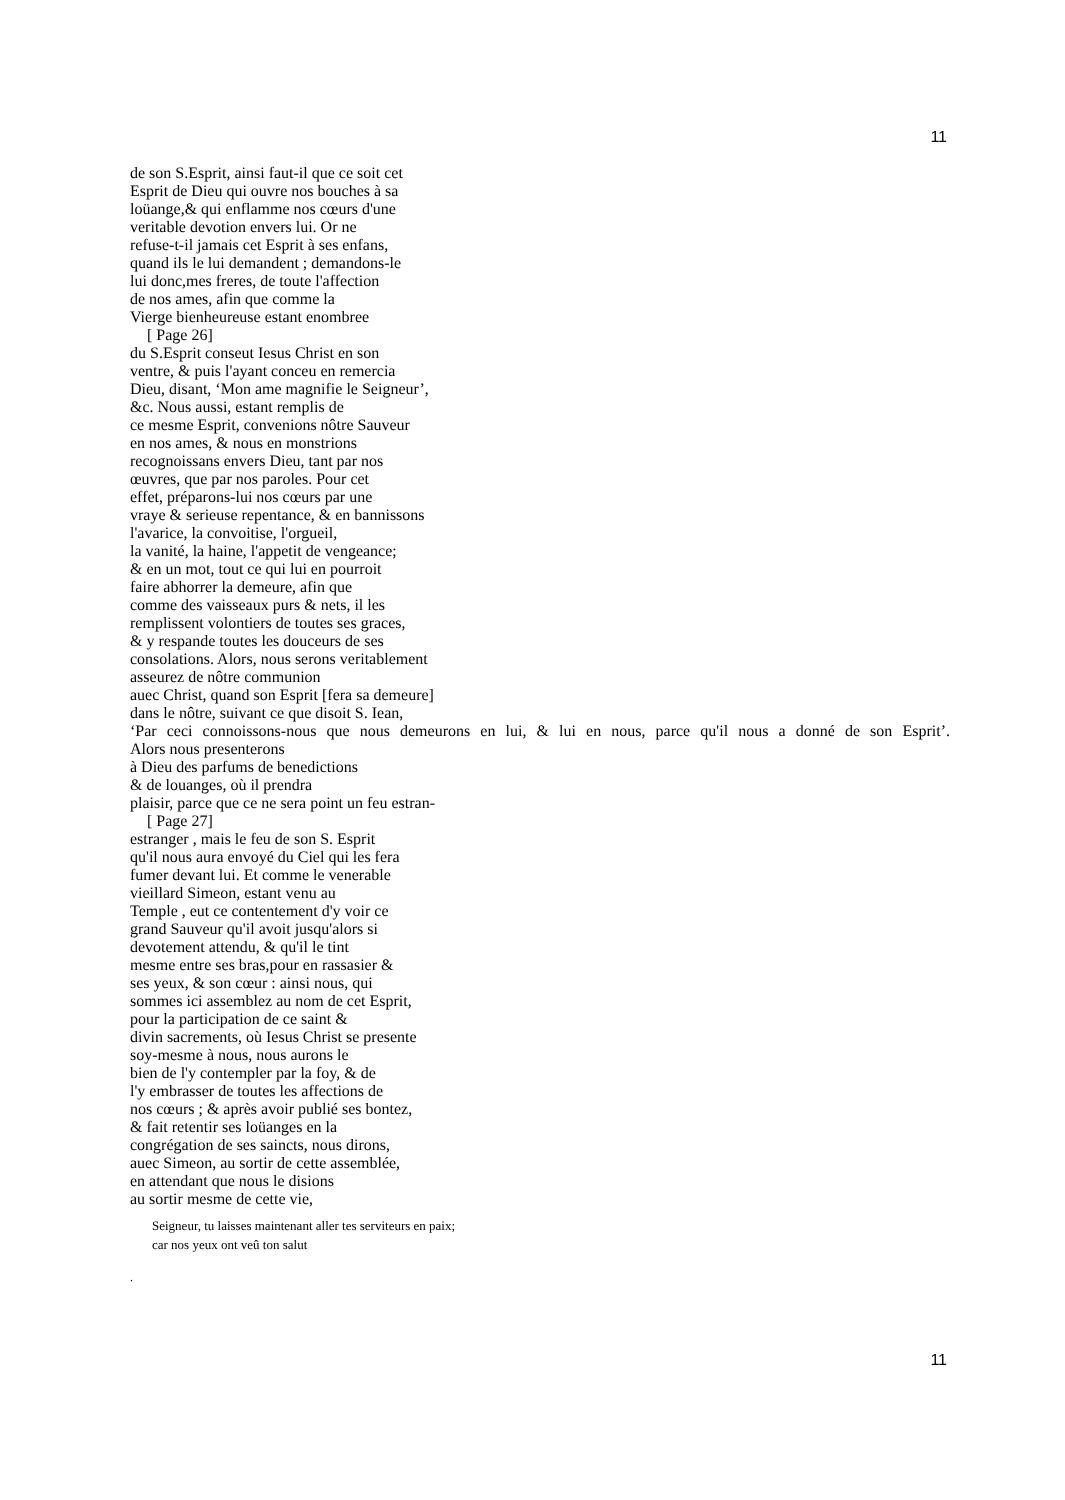11
de son S.Esprit, ainsi faut-il que ce soit cet
Esprit de Dieu qui ouvre nos bouches à sa
loüange,& qui enflamme nos cœurs d'une
veritable devotion envers lui. Or ne
refuse-t-il jamais cet Esprit à ses enfans,
quand ils le lui demandent ; demandons-le
lui donc,mes freres, de toute l'affection
de nos ames, afin que comme la
Vierge bienheureuse estant enombree
[ Page 26]
du S.Esprit conseut Iesus Christ en son
ventre, & puis l'ayant conceu en remercia
Dieu, disant, ‘Mon ame magnifie le Seigneur’,
&c. Nous aussi, estant remplis de
ce mesme Esprit, convenions nôtre Sauveur
en nos ames, & nous en monstrions
recognoissans envers Dieu, tant par nos
œuvres, que par nos paroles. Pour cet
effet, préparons-lui nos cœurs par une
vraye & serieuse repentance, & en bannissons
l'avarice, la convoitise, l'orgueil,
la vanité, la haine, l'appetit de vengeance;
& en un mot, tout ce qui lui en pourroit
faire abhorrer la demeure, afin que
comme des vaisseaux purs & nets, il les
remplissent volontiers de toutes ses graces,
& y respande toutes les douceurs de ses
consolations. Alors, nous serons veritablement
asseurez de nôtre communion
auec Christ, quand son Esprit [fera sa demeure]
dans le nôtre, suivant ce que disoit S. Iean,
‘Par ceci connoissons-nous que nous demeurons en lui, & lui en nous, parce qu'il nous a donné de son Esprit’.
Alors nous presenterons
à Dieu des parfums de benedictions
& de louanges, où il prendra
plaisir, parce que ce ne sera point un feu estran-
[ Page 27]
estranger , mais le feu de son S. Esprit
qu'il nous aura envoyé du Ciel qui les fera
fumer devant lui. Et comme le venerable
vieillard Simeon, estant venu au
Temple , eut ce contentement d'y voir ce
grand Sauveur qu'il avoit jusqu'alors si
devotement attendu, & qu'il le tint
mesme entre ses bras,pour en rassasier &
ses yeux, & son cœur : ainsi nous, qui
sommes ici assemblez au nom de cet Esprit,
pour la participation de ce saint &
divin sacrements, où Iesus Christ se presente
soy-mesme à nous, nous aurons le
bien de l'y contempler par la foy, & de
l'y embrasser de toutes les affections de
nos cœurs ; & après avoir publié ses bontez,
& fait retentir ses loüanges en la
congrégation de ses saincts, nous dirons,
auec Simeon, au sortir de cette assemblée,
en attendant que nous le disions
au sortir mesme de cette vie,
Seigneur, tu laisses maintenant aller tes serviteurs en paix;
car nos yeux ont veû ton salut
.
11